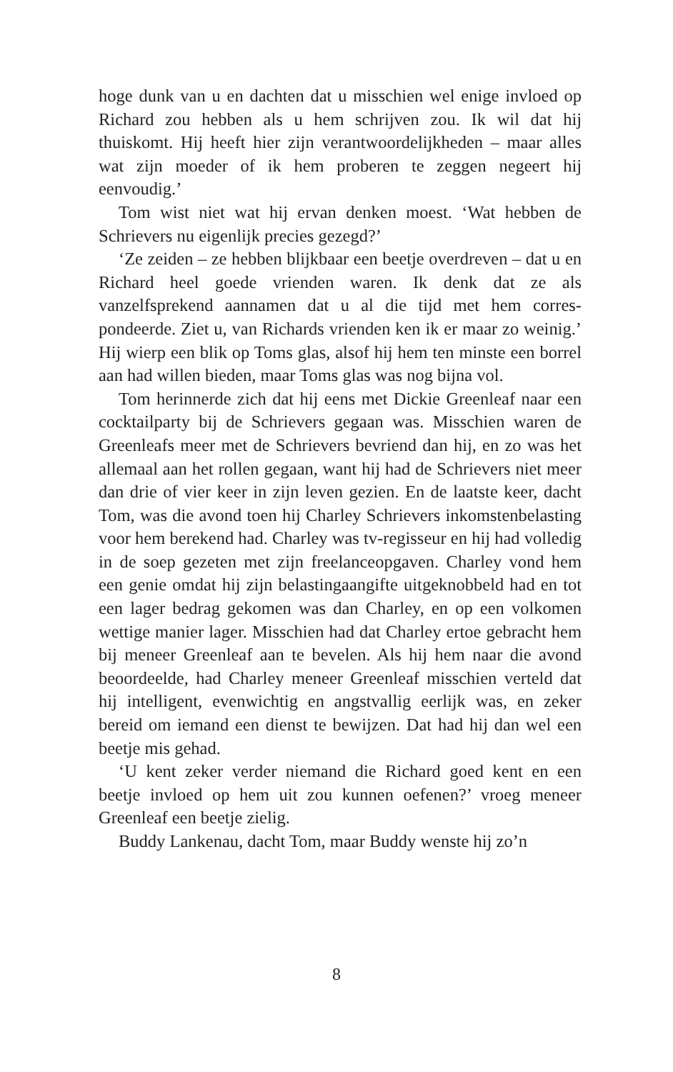hoge dunk van u en dachten dat u misschien wel enige invloed op Richard zou hebben als u hem schrijven zou. Ik wil dat hij thuiskomt. Hij heeft hier zijn verantwoordelijkheden – maar alles wat zijn moeder of ik hem proberen te zeggen negeert hij eenvoudig.’
Tom wist niet wat hij ervan denken moest. ‘Wat hebben de Schrievers nu eigenlijk precies gezegd?’
‘Ze zeiden – ze hebben blijkbaar een beetje overdreven – dat u en Richard heel goede vrienden waren. Ik denk dat ze als vanzelfsprekend aannamen dat u al die tijd met hem corres­pondeerde. Ziet u, van Richards vrienden ken ik er maar zo weinig.’ Hij wierp een blik op Toms glas, alsof hij hem ten min­ste een borrel aan had willen bieden, maar Toms glas was nog bijna vol.
Tom herinnerde zich dat hij eens met Dickie Greenleaf naar een cocktailparty bij de Schrievers gegaan was. Misschien wa­ren de Greenleafs meer met de Schrievers bevriend dan hij, en zo was het allemaal aan het rollen gegaan, want hij had de Schrievers niet meer dan drie of vier keer in zijn leven gezien. En de laatste keer, dacht Tom, was die avond toen hij Charley Schrievers inkomstenbelasting voor hem berekend had. Char­ley was tv-regisseur en hij had volledig in de soep gezeten met zijn freelanceopgaven. Charley vond hem een genie omdat hij zijn belastingaangifte uitgeknobbeld had en tot een lager bedrag gekomen was dan Charley, en op een volkomen wet­tige manier lager. Misschien had dat Charley ertoe gebracht hem bij meneer Greenleaf aan te bevelen. Als hij hem naar die avond beoordeelde, had Charley meneer Greenleaf misschien verteld dat hij intelligent, evenwichtig en angstvallig eerlijk was, en zeker bereid om iemand een dienst te bewijzen. Dat had hij dan wel een beetje mis gehad.
‘U kent zeker verder niemand die Richard goed kent en een beetje invloed op hem uit zou kunnen oefenen?’ vroeg meneer Greenleaf een beetje zielig.
Buddy Lankenau, dacht Tom, maar Buddy wenste hij zo’n
8